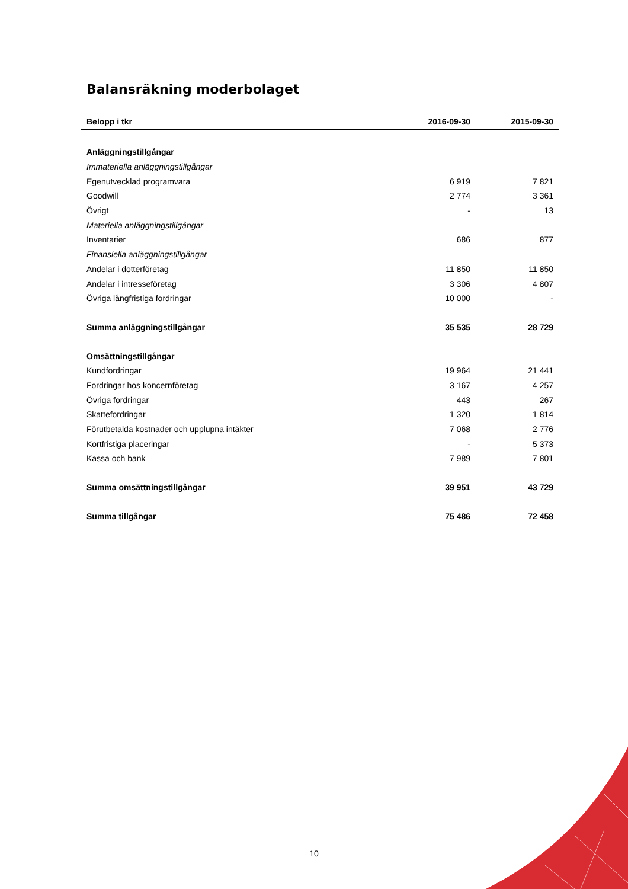Balansräkning moderbolaget
| Belopp i tkr | 2016-09-30 | 2015-09-30 |
| --- | --- | --- |
| Anläggningstillgångar | | |
| Immateriella anläggningstillgångar | | |
| Egenutvecklad programvara | 6 919 | 7 821 |
| Goodwill | 2 774 | 3 361 |
| Övrigt | - | 13 |
| Materiella anläggningstillgångar | | |
| Inventarier | 686 | 877 |
| Finansiella anläggningstillgångar | | |
| Andelar i dotterföretag | 11 850 | 11 850 |
| Andelar i intresseföretag | 3 306 | 4 807 |
| Övriga långfristiga fordringar | 10 000 | - |
| Summa anläggningstillgångar | 35 535 | 28 729 |
| Omsättningstillgångar | | |
| Kundfordringar | 19 964 | 21 441 |
| Fordringar hos koncernföretag | 3 167 | 4 257 |
| Övriga fordringar | 443 | 267 |
| Skattefordringar | 1 320 | 1 814 |
| Förutbetalda kostnader och upplupna intäkter | 7 068 | 2 776 |
| Kortfristiga placeringar | - | 5 373 |
| Kassa och bank | 7 989 | 7 801 |
| Summa omsättningstillgångar | 39 951 | 43 729 |
| Summa tillgångar | 75 486 | 72 458 |
10